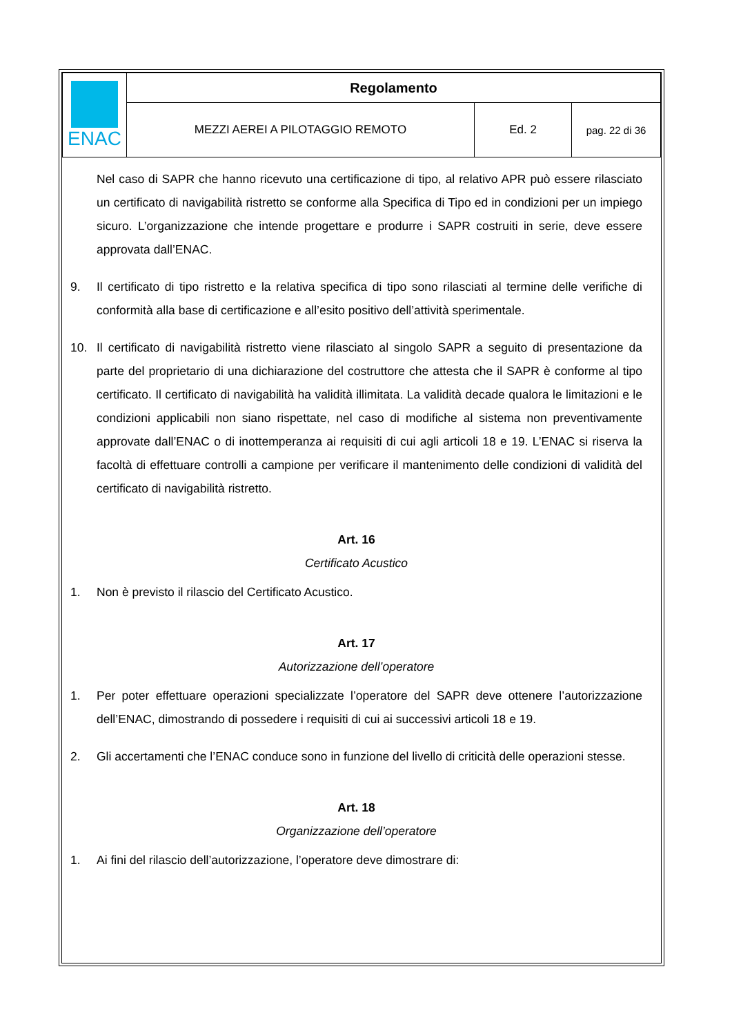| ENAC | Regolamento | | |
| | MEZZI AEREI A PILOTAGGIO REMOTO | Ed. 2 | pag. 22 di 36 |
Nel caso di SAPR che hanno ricevuto una certificazione di tipo, al relativo APR può essere rilasciato un certificato di navigabilità ristretto se conforme alla Specifica di Tipo ed in condizioni per un impiego sicuro. L’organizzazione che intende progettare e produrre i SAPR costruiti in serie, deve essere approvata dall’ENAC.
9. Il certificato di tipo ristretto e la relativa specifica di tipo sono rilasciati al termine delle verifiche di conformità alla base di certificazione e all’esito positivo dell’attività sperimentale.
10. Il certificato di navigabilità ristretto viene rilasciato al singolo SAPR a seguito di presentazione da parte del proprietario di una dichiarazione del costruttore che attesta che il SAPR è conforme al tipo certificato. Il certificato di navigabilità ha validità illimitata. La validità decade qualora le limitazioni e le condizioni applicabili non siano rispettate, nel caso di modifiche al sistema non preventivamente approvate dall’ENAC o di inottemperanza ai requisiti di cui agli articoli 18 e 19. L’ENAC si riserva la facoltà di effettuare controlli a campione per verificare il mantenimento delle condizioni di validità del certificato di navigabilità ristretto.
Art. 16
Certificato Acustico
1. Non è previsto il rilascio del Certificato Acustico.
Art. 17
Autorizzazione dell’operatore
1. Per poter effettuare operazioni specializzate l’operatore del SAPR deve ottenere l’autorizzazione dell’ENAC, dimostrando di possedere i requisiti di cui ai successivi articoli 18 e 19.
2. Gli accertamenti che l’ENAC conduce sono in funzione del livello di criticità delle operazioni stesse.
Art. 18
Organizzazione dell’operatore
1. Ai fini del rilascio dell’autorizzazione, l’operatore deve dimostrare di: